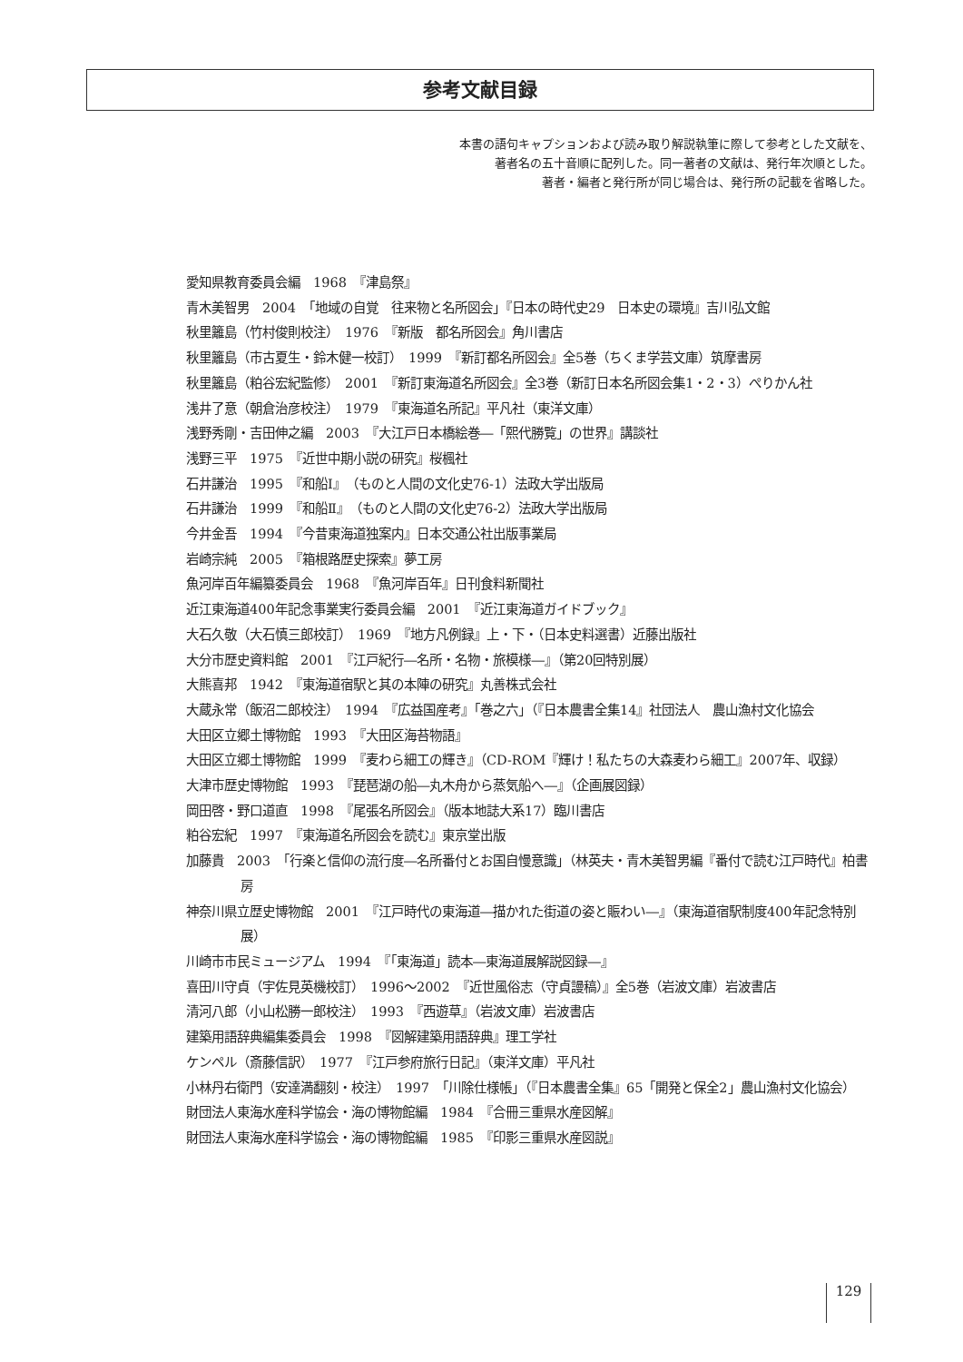参考文献目録
本書の語句キャプションおよび読み取り解説執筆に際して参考とした文献を、
著者名の五十音順に配列した。同一著者の文献は、発行年次順とした。
著者・編者と発行所が同じ場合は、発行所の記載を省略した。
愛知県教育委員会編　1968　『津島祭』
青木美智男　2004　「地域の自覚　往来物と名所図会」『日本の時代史29　日本史の環境』吉川弘文館
秋里籬島（竹村俊則校注）　1976　『新版　都名所図会』角川書店
秋里籬島（市古夏生・鈴木健一校訂）　1999　『新訂都名所図会』全5巻（ちくま学芸文庫）筑摩書房
秋里籬島（粕谷宏紀監修）　2001　『新訂東海道名所図会』全3巻（新訂日本名所図会集1・2・3）ぺりかん社
浅井了意（朝倉治彦校注）　1979　『東海道名所記』平凡社（東洋文庫）
浅野秀剛・吉田伸之編　2003　『大江戸日本橋絵巻―「熙代勝覧」の世界』講談社
浅野三平　1975　『近世中期小説の研究』桜楓社
石井謙治　1995　『和船Ⅰ』（ものと人間の文化史76-1）法政大学出版局
石井謙治　1999　『和船Ⅱ』（ものと人間の文化史76-2）法政大学出版局
今井金吾　1994　『今昔東海道独案内』日本交通公社出版事業局
岩崎宗純　2005　『箱根路歴史探索』夢工房
魚河岸百年編纂委員会　1968　『魚河岸百年』日刊食料新聞社
近江東海道400年記念事業実行委員会編　2001　『近江東海道ガイドブック』
大石久敬（大石慎三郎校訂）　1969　『地方凡例録』上・下・（日本史料選書）近藤出版社
大分市歴史資料館　2001　『江戸紀行―名所・名物・旅模様―』（第20回特別展）
大熊喜邦　1942　『東海道宿駅と其の本陣の研究』丸善株式会社
大蔵永常（飯沼二郎校注）　1994　『広益国産考』「巻之六」（『日本農書全集14』社団法人　農山漁村文化協会
大田区立郷土博物館　1993　『大田区海苔物語』
大田区立郷土博物館　1999　『麦わら細工の輝き』（CD-ROM『輝け！私たちの大森麦わら細工』2007年、収録）
大津市歴史博物館　1993　『琵琶湖の船―丸木舟から蒸気船へ―』（企画展図録）
岡田啓・野口道直　1998　『尾張名所図会』（版本地誌大系17）臨川書店
粕谷宏紀　1997　『東海道名所図会を読む』東京堂出版
加藤貴　2003　「行楽と信仰の流行度―名所番付とお国自慢意識」（林英夫・青木美智男編『番付で読む江戸時代』柏書房
神奈川県立歴史博物館　2001　『江戸時代の東海道―描かれた街道の姿と賑わい―』（東海道宿駅制度400年記念特別展）
川崎市市民ミュージアム　1994　『「東海道」読本―東海道展解説図録―』
喜田川守貞（宇佐見英機校訂）　1996～2002　『近世風俗志（守貞謾稿）』全5巻（岩波文庫）岩波書店
清河八郎（小山松勝一郎校注）　1993　『西遊草』（岩波文庫）岩波書店
建築用語辞典編集委員会　1998　『図解建築用語辞典』理工学社
ケンペル（斎藤信訳）　1977　『江戸参府旅行日記』（東洋文庫）平凡社
小林丹右衛門（安達満翻刻・校注）　1997　「川除仕様帳」（『日本農書全集』65「開発と保全2」農山漁村文化協会）
財団法人東海水産科学協会・海の博物館編　1984　『合冊三重県水産図解』
財団法人東海水産科学協会・海の博物館編　1985　『印影三重県水産図説』
129